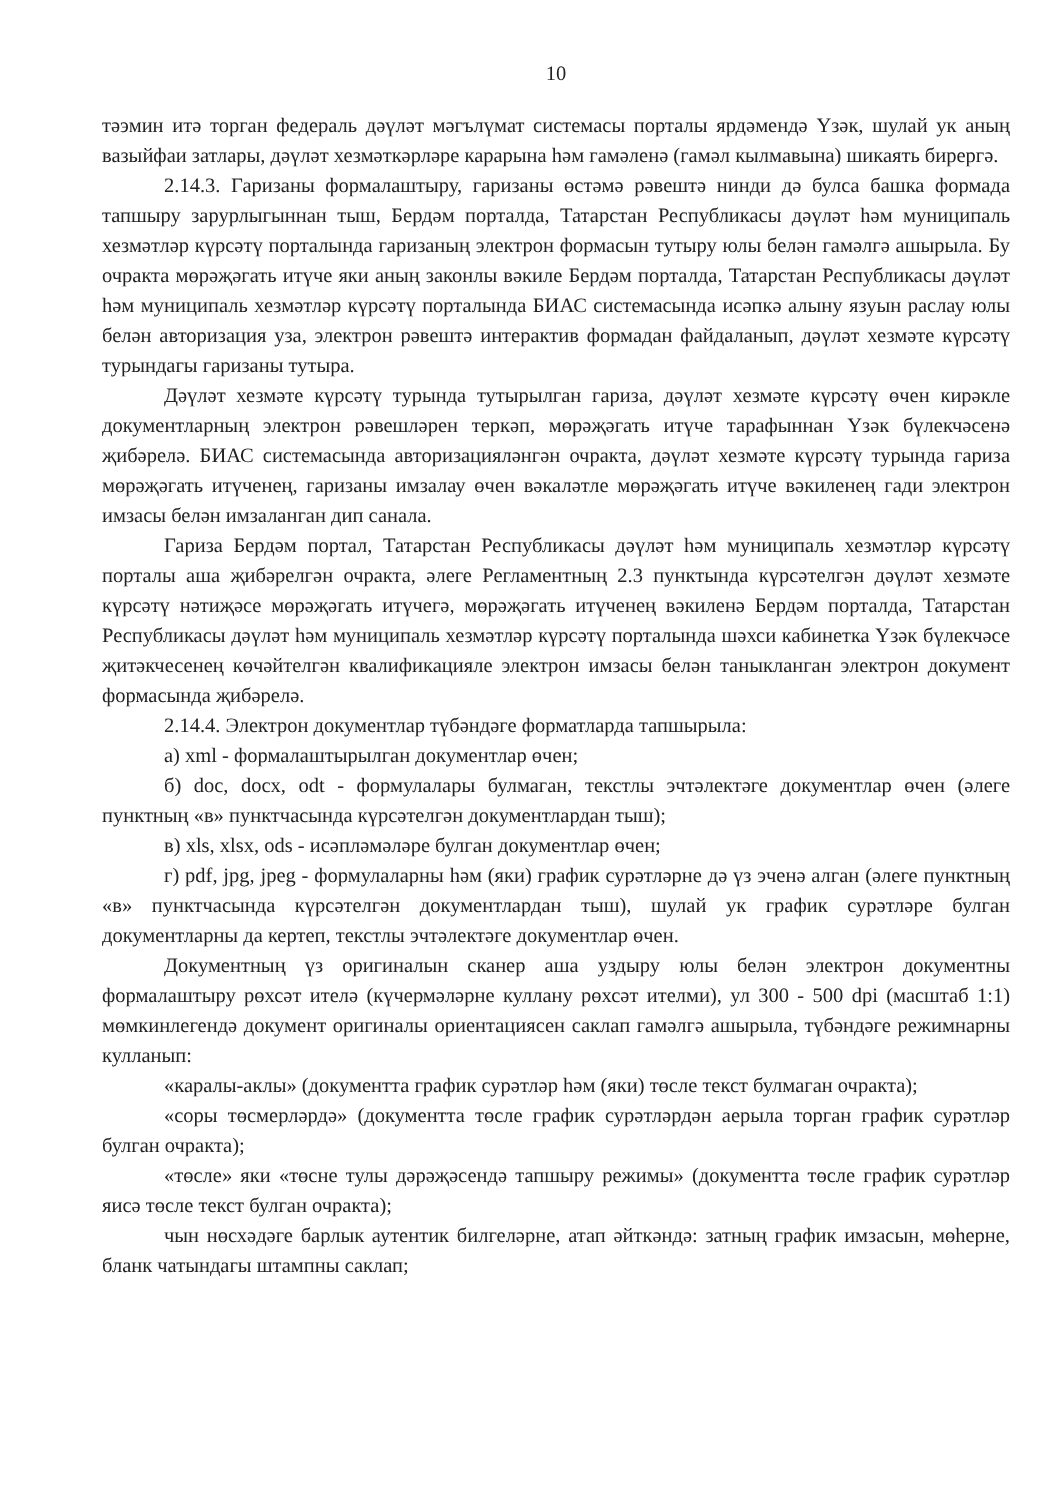10
тәэмин итә торган федераль дәүләт мәгълүмат системасы порталы ярдәмендә Үзәк, шулай ук аның вазыйфаи затлары, дәүләт хезмәткәрләре карарына һәм гамәленә (гамәл кылмавына) шикаять бирергә.
2.14.3. Гаризаны формалаштыру, гаризаны өстәмә рәвештә нинди дә булса башка формада тапшыру зарурлыгыннан тыш, Бердәм порталда, Татарстан Республикасы дәүләт һәм муниципаль хезмәтләр күрсәтү порталында гаризаның электрон формасын тутыру юлы белән гамәлгә ашырыла. Бу очракта мөрәҗәгать итүче яки аның законлы вәкиле Бердәм порталда, Татарстан Республикасы дәүләт һәм муниципаль хезмәтләр күрсәтү порталында БИАС системасында исәпкә алыну язуын раслау юлы белән авторизация уза, электрон рәвештә интерактив формадан файдаланып, дәүләт хезмәте күрсәтү турындагы гаризаны тутыра.
Дәүләт хезмәте күрсәтү турында тутырылган гариза, дәүләт хезмәте күрсәтү өчен кирәкле документларның электрон рәвешләрен теркәп, мөрәҗәгать итүче тарафыннан Үзәк бүлекчәсенә җибәрелә. БИАС системасында авторизацияләнгән очракта, дәүләт хезмәте күрсәтү турында гариза мөрәҗәгать итүченең, гаризаны имзалау өчен вәкаләтле мөрәҗәгать итүче вәкиленең гади электрон имзасы белән имзаланган дип санала.
Гариза Бердәм портал, Татарстан Республикасы дәүләт һәм муниципаль хезмәтләр күрсәтү порталы аша җибәрелгән очракта, әлеге Регламентның 2.3 пунктында күрсәтелгән дәүләт хезмәте күрсәтү нәтиҗәсе мөрәҗәгать итүчегә, мөрәҗәгать итүченең вәкиленә Бердәм порталда, Татарстан Республикасы дәүләт һәм муниципаль хезмәтләр күрсәтү порталында шәхси кабинетка Үзәк бүлекчәсе җитәкчесенең көчәйтелгән квалификацияле электрон имзасы белән таныкланган электрон документ формасында җибәрелә.
2.14.4. Электрон документлар түбәндәге форматларда тапшырыла:
а) xml - формалаштырылган документлар өчен;
б) doc, docx, odt - формулалары булмаган, текстлы эчтәлектәге документлар өчен (әлеге пунктның «в» пунктчасында күрсәтелгән документлардан тыш);
в) xls, xlsx, ods - исәпләмәләре булган документлар өчен;
г) pdf, jpg, jpeg - формулаларны һәм (яки) график сурәтләрне дә үз эченә алган (әлеге пунктның «в» пунктчасында күрсәтелгән документлардан тыш), шулай ук график сурәтләре булган документларны да кертеп, текстлы эчтәлектәге документлар өчен.
Документның үз оригиналын сканер аша уздыру юлы белән электрон документны формалаштыру рөхсәт ителә (күчермәләрне куллану рөхсәт ителми), ул 300 - 500 dpi (масштаб 1:1) мөмкинлегендә документ оригиналы ориентациясен саклап гамәлгә ашырыла, түбәндәге режимнарны кулланып:
«каралы-аклы» (документта график сурәтләр һәм (яки) төсле текст булмаган очракта);
«соры төсмерләрдә» (документта төсле график сурәтләрдән аерыла торган график сурәтләр булган очракта);
«төсле» яки «төсне тулы дәрәҗәсендә тапшыру режимы» (документта төсле график сурәтләр яисә төсле текст булган очракта);
чын нөсхәдәге барлык аутентик билгеләрне, атап әйткәндә: затның график имзасын, мөһерне, бланк чатындагы штампны саклап;